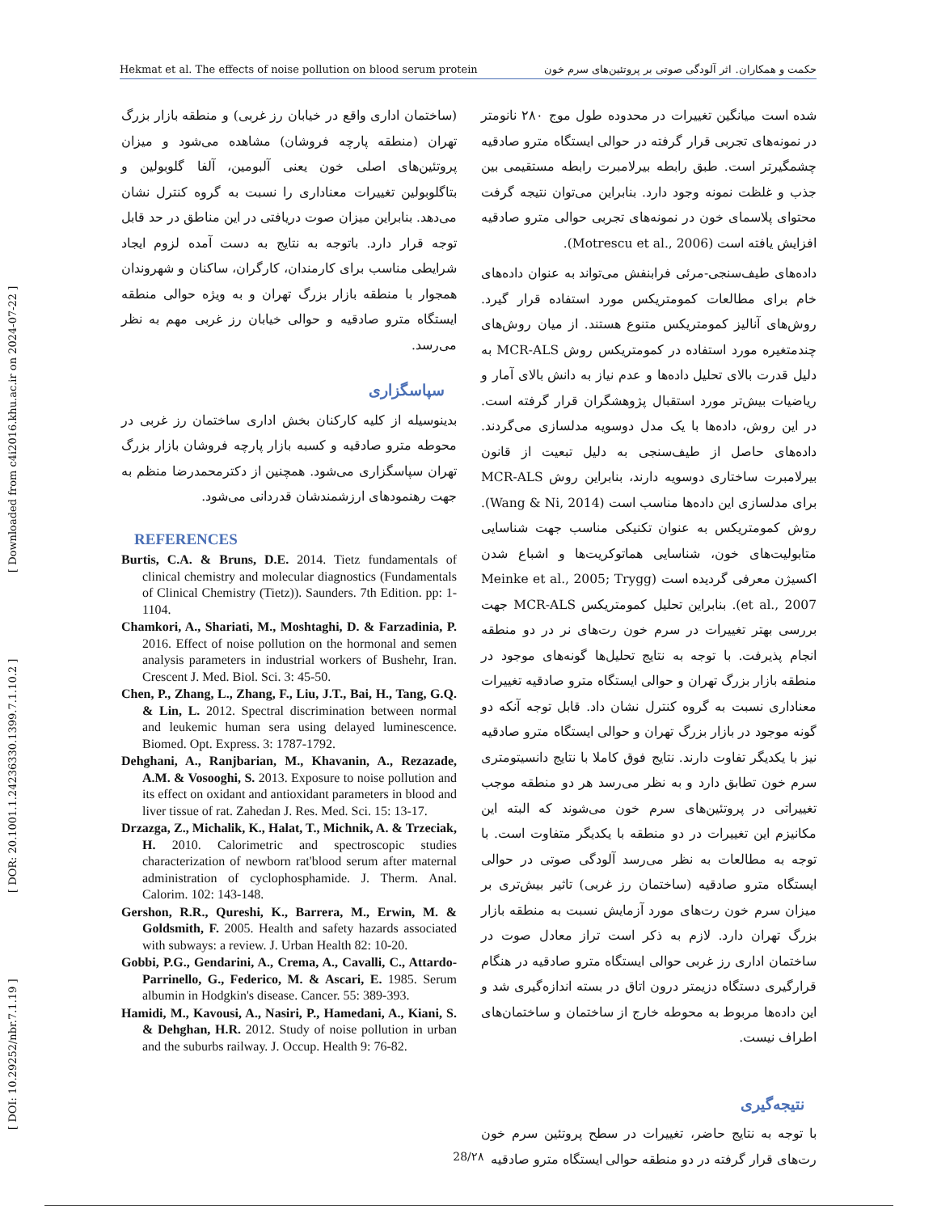Hekmat et al. The effects of noise pollution on blood serum protein حکمت و همکاران. اثر آلودگی صوتی بر پروتئین‌های سرم خون
شده است میانگین تغییرات در محدوده طول موج ۲۸۰ نانومتر در نمونه‌های تجربی قرار گرفته در حوالی ایستگاه مترو صادقیه چشمگیرتر است. طبق رابطه بیرلامبرت رابطه مستقیمی بین جذب و غلظت نمونه وجود دارد. بنابراین می‌توان نتیجه گرفت محتوای پلاسمای خون در نمونه‌های تجربی حوالی مترو صادقیه افزایش یافته است (Motrescu et al., 2006).
داده‌های طیف‌سنجی-مرئی فرابنفش می‌تواند به عنوان داده‌های خام برای مطالعات کمومتریکس مورد استفاده قرار گیرد. روش‌های آنالیز کمومتریکس متنوع هستند. از میان روش‌های چندمتغیره مورد استفاده در کمومتریکس روش MCR-ALS به دلیل قدرت بالای تحلیل داده‌ها و عدم نیاز به دانش بالای آمار و ریاضیات بیش‌تر مورد استقبال پژوهشگران قرار گرفته است. در این روش، داده‌ها با یک مدل دوسویه مدلسازی می‌گردند. داده‌های حاصل از طیف‌سنجی به دلیل تبعیت از قانون بیرلامبرت ساختاری دوسویه دارند، بنابراین روش MCR-ALS برای مدلسازی این داده‌ها مناسب است (Wang & Ni, 2014). روش کمومتریکس به عنوان تکنیکی مناسب جهت شناسایی متابولیت‌های خون، شناسایی هماتوکریت‌ها و اشباع شدن اکسیژن معرفی گردیده است (Meinke et al., 2005; Trygg et al., 2007). بنابراین تحلیل کمومتریکس MCR-ALS جهت بررسی بهتر تغییرات در سرم خون رت‌های نر در دو منطقه انجام پذیرفت. با توجه به نتایج تحلیل‌ها گونه‌های موجود در منطقه بازار بزرگ تهران و حوالی ایستگاه مترو صادقیه تغییرات معناداری نسبت به گروه کنترل نشان داد. قابل توجه آنکه دو گونه موجود در بازار بزرگ تهران و حوالی ایستگاه مترو صادقیه نیز با یکدیگر تفاوت دارند. نتایج فوق کاملا با نتایج دانسیتومتری سرم خون تطابق دارد و به نظر می‌رسد هر دو منطقه موجب تغییراتی در پروتئین‌های سرم خون می‌شوند که البته این مکانیزم این تغییرات در دو منطقه با یکدیگر متفاوت است. با توجه به مطالعات به نظر می‌رسد آلودگی صوتی در حوالی ایستگاه مترو صادقیه (ساختمان رز غربی) تاثیر بیش‌تری بر میزان سرم خون رت‌های مورد آزمایش نسبت به منطقه بازار بزرگ تهران دارد. لازم به ذکر است تراز معادل صوت در ساختمان اداری رز غربی حوالی ایستگاه مترو صادقیه در هنگام قرارگیری دستگاه دزیمتر درون اتاق در بسته اندازه‌گیری شد و این داده‌ها مربوط به محوطه خارج از ساختمان و ساختمان‌های اطراف نیست.
نتیجه‌گیری
با توجه به نتایج حاضر، تغییرات در سطح پروتئین سرم خون رت‌های قرار گرفته در دو منطقه حوالی ایستگاه مترو صادقیه
(ساختمان اداری واقع در خیابان رز غربی) و منطقه بازار بزرگ تهران (منطقه پارچه فروشان) مشاهده می‌شود و میزان پروتئین‌های اصلی خون یعنی آلبومین، آلفا گلوبولین و بتاگلوبولین تغییرات معناداری را نسبت به گروه کنترل نشان می‌دهد. بنابراین میزان صوت دریافتی در این مناطق در حد قابل توجه قرار دارد. باتوجه به نتایج به دست آمده لزوم ایجاد شرایطی مناسب برای کارمندان، کارگران، ساکنان و شهروندان همجوار با منطقه بازار بزرگ تهران و به ویژه حوالی منطقه ایستگاه مترو صادقیه و حوالی خیابان رز غربی مهم به نظر می‌رسد.
سپاسگزاری
بدینوسیله از کلیه کارکنان بخش اداری ساختمان رز غربی در محوطه مترو صادقیه و کسبه بازار پارچه فروشان بازار بزرگ تهران سپاسگزاری می‌شود. همچنین از دکترمحمدرضا منظم به جهت رهنمودهای ارزشمندشان قدردانی می‌شود.
REFERENCES
Burtis, C.A. & Bruns, D.E. 2014. Tietz fundamentals of clinical chemistry and molecular diagnostics (Fundamentals of Clinical Chemistry (Tietz)). Saunders. 7th Edition. pp: 1-1104.
Chamkori, A., Shariati, M., Moshtaghi, D. & Farzadinia, P. 2016. Effect of noise pollution on the hormonal and semen analysis parameters in industrial workers of Bushehr, Iran. Crescent J. Med. Biol. Sci. 3: 45-50.
Chen, P., Zhang, L., Zhang, F., Liu, J.T., Bai, H., Tang, G.Q. & Lin, L. 2012. Spectral discrimination between normal and leukemic human sera using delayed luminescence. Biomed. Opt. Express. 3: 1787-1792.
Dehghani, A., Ranjbarian, M., Khavanin, A., Rezazade, A.M. & Vosooghi, S. 2013. Exposure to noise pollution and its effect on oxidant and antioxidant parameters in blood and liver tissue of rat. Zahedan J. Res. Med. Sci. 15: 13-17.
Drzazga, Z., Michalik, K., Halat, T., Michnik, A. & Trzeciak, H. 2010. Calorimetric and spectroscopic studies characterization of newborn rat'blood serum after maternal administration of cyclophosphamide. J. Therm. Anal. Calorim. 102: 143-148.
Gershon, R.R., Qureshi, K., Barrera, M., Erwin, M. & Goldsmith, F. 2005. Health and safety hazards associated with subways: a review. J. Urban Health 82: 10-20.
Gobbi, P.G., Gendarini, A., Crema, A., Cavalli, C., Attardo-Parrinello, G., Federico, M. & Ascari, E. 1985. Serum albumin in Hodgkin's disease. Cancer. 55: 389-393.
Hamidi, M., Kavousi, A., Nasiri, P., Hamedani, A., Kiani, S. & Dehghan, H.R. 2012. Study of noise pollution in urban and the suburbs railway. J. Occup. Health 9: 76-82.
[ DOI: 10.29252/nbr.7.1.19 ] [ DOR: 20.1001.1.24236330.1399.7.1.10.2 ] [ Downloaded from c4i2016.khu.ac.ir on 2024-07-22 ]
28/۲۸